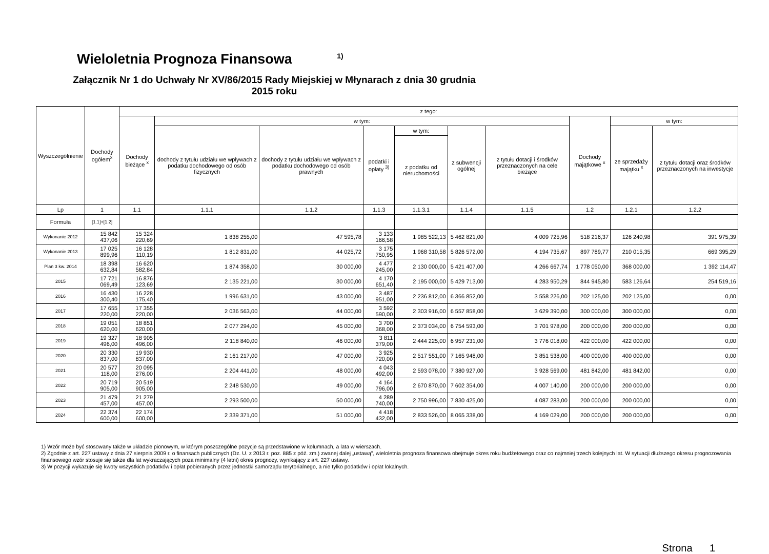Wieloletnia Prognoza Finansowa <sup>1)</sup>
Załącznik Nr 1 do Uchwały Nr XV/86/2015 Rady Miejskiej w Młynarach z dnia 30 grudnia 2015 roku
| Wyszczególnienie | Dochody ogółem<sup>x</sup> | z tego: | | | | | | | | | |
| --- | --- | --- | --- | --- | --- | --- | --- | --- | --- | --- | --- |
| | | Dochody bieżące <sup>x</sup> | w tym: | | | | | | Dochody majątkowe <sup>x</sup> | w tym: | |
| | | | dochody z tytułu udziału we wpływach z podatku dochodowego od osób fizycznych | dochody z tytułu udziału we wpływach z podatku dochodowego od osób prawnych | podatki i opłaty <sup>3)</sup> | w tym: | z subwencji ogólnej | z tytułu dotacji i środków przeznaczonych na cele bieżące | | ze sprzedaży majątku <sup>x</sup> | z tytułu dotacji oraz środków przeznaczonych na inwestycje |
| | | | | | | z podatku od nieruchomości | | | | | |
| Lp | 1 | 1.1 | 1.1.1 | 1.1.2 | 1.1.3 | 1.1.3.1 | 1.1.4 | 1.1.5 | 1.2 | 1.2.1 | 1.2.2 |
| Formuła | [1.1]+[1.2] | | | | | | | | | | |
| Wykonanie 2012 | 15 842 437,06 | 15 324 220,69 | 1 838 255,00 | 47 595,78 | 3 133 166,58 | 1 985 522,13 | 5 462 821,00 | 4 009 725,96 | 518 216,37 | 126 240,98 | 391 975,39 |
| Wykonanie 2013 | 17 025 899,96 | 16 128 110,19 | 1 812 831,00 | 44 025,72 | 3 175 750,95 | 1 968 310,58 | 5 826 572,00 | 4 194 735,67 | 897 789,77 | 210 015,35 | 669 395,29 |
| Plan 3 kw. 2014 | 18 398 632,84 | 16 620 582,84 | 1 874 358,00 | 30 000,00 | 4 477 245,00 | 2 130 000,00 | 5 421 407,00 | 4 266 667,74 | 1 778 050,00 | 368 000,00 | 1 392 114,47 |
| 2015 | 17 721 069,49 | 16 876 123,69 | 2 135 221,00 | 30 000,00 | 4 170 651,40 | 2 195 000,00 | 5 429 713,00 | 4 283 950,29 | 844 945,80 | 583 126,64 | 254 519,16 |
| 2016 | 16 430 300,40 | 16 228 175,40 | 1 996 631,00 | 43 000,00 | 3 487 951,00 | 2 236 812,00 | 6 366 852,00 | 3 558 226,00 | 202 125,00 | 202 125,00 | 0,00 |
| 2017 | 17 655 220,00 | 17 355 220,00 | 2 036 563,00 | 44 000,00 | 3 592 590,00 | 2 303 916,00 | 6 557 858,00 | 3 629 390,00 | 300 000,00 | 300 000,00 | 0,00 |
| 2018 | 19 051 620,00 | 18 851 620,00 | 2 077 294,00 | 45 000,00 | 3 700 368,00 | 2 373 034,00 | 6 754 593,00 | 3 701 978,00 | 200 000,00 | 200 000,00 | 0,00 |
| 2019 | 19 327 496,00 | 18 905 496,00 | 2 118 840,00 | 46 000,00 | 3 811 379,00 | 2 444 225,00 | 6 957 231,00 | 3 776 018,00 | 422 000,00 | 422 000,00 | 0,00 |
| 2020 | 20 330 837,00 | 19 930 837,00 | 2 161 217,00 | 47 000,00 | 3 925 720,00 | 2 517 551,00 | 7 165 948,00 | 3 851 538,00 | 400 000,00 | 400 000,00 | 0,00 |
| 2021 | 20 577 118,00 | 20 095 276,00 | 2 204 441,00 | 48 000,00 | 4 043 492,00 | 2 593 078,00 | 7 380 927,00 | 3 928 569,00 | 481 842,00 | 481 842,00 | 0,00 |
| 2022 | 20 719 905,00 | 20 519 905,00 | 2 248 530,00 | 49 000,00 | 4 164 796,00 | 2 670 870,00 | 7 602 354,00 | 4 007 140,00 | 200 000,00 | 200 000,00 | 0,00 |
| 2023 | 21 479 457,00 | 21 279 457,00 | 2 293 500,00 | 50 000,00 | 4 289 740,00 | 2 750 996,00 | 7 830 425,00 | 4 087 283,00 | 200 000,00 | 200 000,00 | 0,00 |
| 2024 | 22 374 600,00 | 22 174 600,00 | 2 339 371,00 | 51 000,00 | 4 418 432,00 | 2 833 526,00 | 8 065 338,00 | 4 169 029,00 | 200 000,00 | 200 000,00 | 0,00 |
1) Wzór może być stosowany także w układzie pionowym, w którym poszczególne pozycje są przedstawione w kolumnach, a lata w wierszach.
2) Zgodnie z art. 227 ustawy z dnia 27 sierpnia 2009 r. o finansach publicznych (Dz. U. z 2013 r. poz. 885 z póź. zm.) zwanej dalej „ustawą”, wieloletnia prognoza finansowa obejmuje okres roku budżetowego oraz co najmniej trzech kolejnych lat. W sytuacji dłuższego okresu prognozowania finansowego wzór stosuje się także dla lat wykraczających poza minimalny (4 letni) okres prognozy, wynikający z art. 227 ustawy.
3) W pozycji wykazuje się kwoty wszystkich podatków i opłat pobieranych przez jednostki samorządu terytorialnego, a nie tylko podatków i opłat lokalnych.
Strona 1